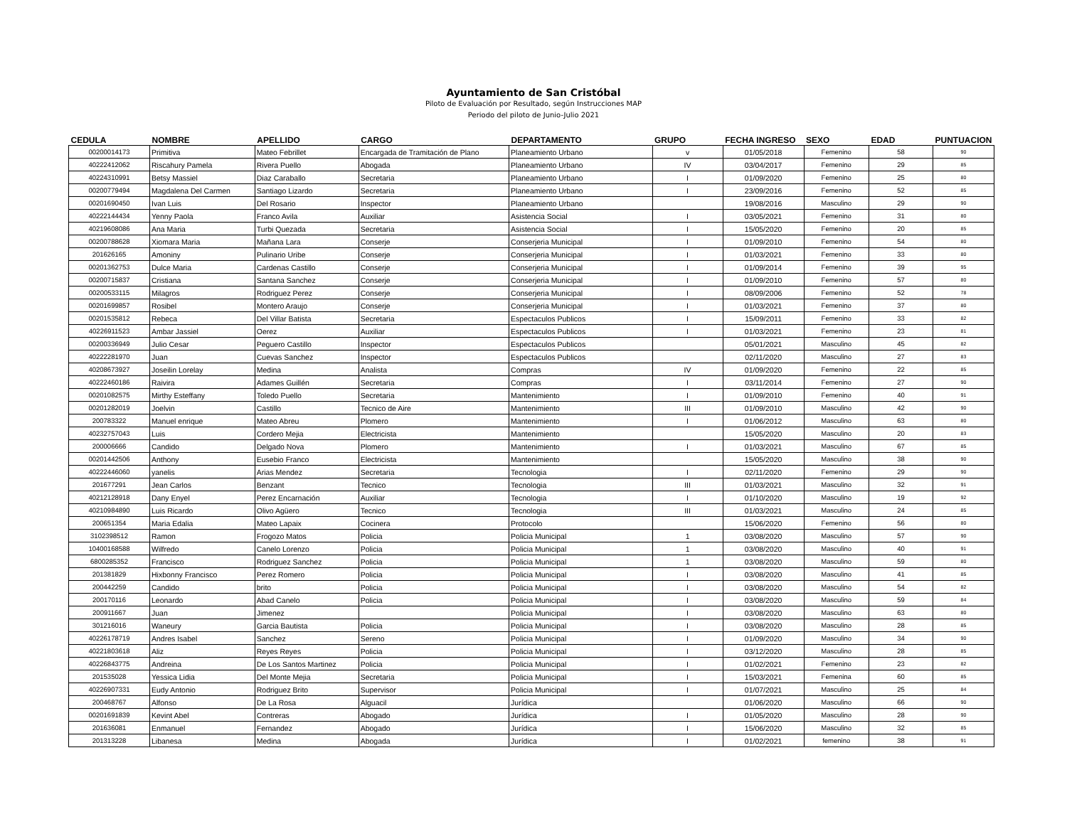Ayuntamiento de San Cristóbal
Piloto de Evaluación por Resultado, según Instrucciones MAP
Periodo del piloto de Junio-Julio 2021
| CEDULA | NOMBRE | APELLIDO | CARGO | DEPARTAMENTO | GRUPO | FECHA INGRESO | SEXO | EDAD | PUNTUACION |
| --- | --- | --- | --- | --- | --- | --- | --- | --- | --- |
| 00200014173 | Primitiva | Mateo Febrillet | Encargada de Tramitación de Plano | Planeamiento Urbano | v | 01/05/2018 | Femenino | 58 | 90 |
| 40222412062 | Riscahury Pamela | Rivera Puello | Abogada | Planeamiento Urbano | IV | 03/04/2017 | Femenino | 29 | 85 |
| 40224310991 | Betsy Massiel | Diaz Caraballo | Secretaria | Planeamiento Urbano | I | 01/09/2020 | Femenino | 25 | 80 |
| 00200779494 | Magdalena Del Carmen | Santiago Lizardo | Secretaria | Planeamiento Urbano | I | 23/09/2016 | Femenino | 52 | 85 |
| 00201690450 | Ivan Luis | Del Rosario | Inspector | Planeamiento Urbano | | 19/08/2016 | Masculino | 29 | 90 |
| 40222144434 | Yenny Paola | Franco Avila | Auxiliar | Asistencia Social | I | 03/05/2021 | Femenino | 31 | 80 |
| 40219608086 | Ana Maria | Turbi Quezada | Secretaria | Asistencia Social | I | 15/05/2020 | Femenino | 20 | 85 |
| 00200788628 | Xiomara Maria | Mañana Lara | Conserje | Conserjeria Municipal | I | 01/09/2010 | Femenino | 54 | 80 |
| 201626165 | Amoniny | Pulinario Uribe | Conserje | Conserjeria Municipal | I | 01/03/2021 | Femenino | 33 | 80 |
| 00201362753 | Dulce Maria | Cardenas Castillo | Conserje | Conserjeria Municipal | I | 01/09/2014 | Femenino | 39 | 95 |
| 00200715837 | Cristiana | Santana Sanchez | Conserje | Conserjeria Municipal | I | 01/09/2010 | Femenino | 57 | 80 |
| 00200533115 | Milagros | Rodriguez Perez | Conserje | Conserjeria Municipal | I | 08/09/2006 | Femenino | 52 | 78 |
| 00201699857 | Rosibel | Montero Araujo | Conserje | Conserjeria Municipal | I | 01/03/2021 | Femenino | 37 | 80 |
| 00201535812 | Rebeca | Del Villar Batista | Secretaria | Espectaculos Publicos | I | 15/09/2011 | Femenino | 33 | 82 |
| 40226911523 | Ambar Jassiel | Oerez | Auxiliar | Espectaculos Publicos | I | 01/03/2021 | Femenino | 23 | 81 |
| 00200336949 | Julio Cesar | Peguero Castillo | Inspector | Espectaculos Publicos | | 05/01/2021 | Masculino | 45 | 82 |
| 40222281970 | Juan | Cuevas Sanchez | Inspector | Espectaculos Publicos | | 02/11/2020 | Masculino | 27 | 83 |
| 40208673927 | Joseilin Lorelay | Medina | Analista | Compras | IV | 01/09/2020 | Femenino | 22 | 85 |
| 40222460186 | Raivira | Adames Guillén | Secretaria | Compras | I | 03/11/2014 | Femenino | 27 | 90 |
| 00201082575 | Mirthy Esteffany | Toledo Puello | Secretaria | Mantenimiento | I | 01/09/2010 | Femenino | 40 | 91 |
| 00201282019 | Joelvin | Castillo | Tecnico de Aire | Mantenimiento | III | 01/09/2010 | Masculino | 42 | 90 |
| 200783322 | Manuel enrique | Mateo Abreu | Plomero | Mantenimiento | I | 01/06/2012 | Masculino | 63 | 80 |
| 40232757043 | Luis | Cordero Mejia | Electricista | Mantenimiento | | 15/05/2020 | Masculino | 20 | 83 |
| 200006666 | Candido | Delgado Nova | Plomero | Mantenimiento | I | 01/03/2021 | Masculino | 67 | 85 |
| 00201442506 | Anthony | Eusebio Franco | Electricista | Mantenimiento | | 15/05/2020 | Masculino | 38 | 90 |
| 40222446060 | yanelis | Arias Mendez | Secretaria | Tecnologia | I | 02/11/2020 | Femenino | 29 | 90 |
| 201677291 | Jean Carlos | Benzant | Tecnico | Tecnologia | III | 01/03/2021 | Masculino | 32 | 91 |
| 40212128918 | Dany Enyel | Perez Encarnación | Auxiliar | Tecnologia | I | 01/10/2020 | Masculino | 19 | 92 |
| 40210984890 | Luis Ricardo | Olivo Agüero | Tecnico | Tecnologia | III | 01/03/2021 | Masculino | 24 | 85 |
| 200651354 | Maria Edalia | Mateo Lapaix | Cocinera | Protocolo | | 15/06/2020 | Femenino | 56 | 80 |
| 3102398512 | Ramon | Frogozo Matos | Policia | Policia Municipal | 1 | 03/08/2020 | Masculino | 57 | 90 |
| 10400168588 | Wilfredo | Canelo Lorenzo | Policia | Policia Municipal | 1 | 03/08/2020 | Masculino | 40 | 91 |
| 6800285352 | Francisco | Rodriguez Sanchez | Policia | Policia Municipal | 1 | 03/08/2020 | Masculino | 59 | 80 |
| 201381829 | Hixbonny Francisco | Perez Romero | Policia | Policia Municipal | I | 03/08/2020 | Masculino | 41 | 85 |
| 200442259 | Candido | brito | Policia | Policia Municipal | I | 03/08/2020 | Masculino | 54 | 82 |
| 200170116 | Leonardo | Abad Canelo | Policia | Policia Municipal | I | 03/08/2020 | Masculino | 59 | 84 |
| 200911667 | Juan | Jimenez | | Policia Municipal | I | 03/08/2020 | Masculino | 63 | 80 |
| 301216016 | Waneury | Garcia Bautista | Policia | Policia Municipal | I | 03/08/2020 | Masculino | 28 | 85 |
| 40226178719 | Andres Isabel | Sanchez | Sereno | Policia Municipal | I | 01/09/2020 | Masculino | 34 | 90 |
| 40221803618 | Aliz | Reyes Reyes | Policia | Policia Municipal | I | 03/12/2020 | Masculino | 28 | 85 |
| 40226843775 | Andreina | De Los Santos Martinez | Policia | Policia Municipal | I | 01/02/2021 | Femenino | 23 | 82 |
| 201535028 | Yessica Lidia | Del Monte Mejia | Secretaria | Policia Municipal | I | 15/03/2021 | Femenina | 60 | 85 |
| 40226907331 | Eudy Antonio | Rodriguez Brito | Supervisor | Policia Municipal | I | 01/07/2021 | Masculino | 25 | 84 |
| 200468767 | Alfonso | De La Rosa | Alguacil | Jurídica | | 01/06/2020 | Masculino | 66 | 90 |
| 00201691839 | Kevint Abel | Contreras | Abogado | Jurídica | I | 01/05/2020 | Masculino | 28 | 90 |
| 201636081 | Enmanuel | Fernandez | Abogado | Jurídica | I | 15/06/2020 | Masculino | 32 | 85 |
| 201313228 | Libanesa | Medina | Abogada | Jurídica | I | 01/02/2021 | femenino | 38 | 91 |